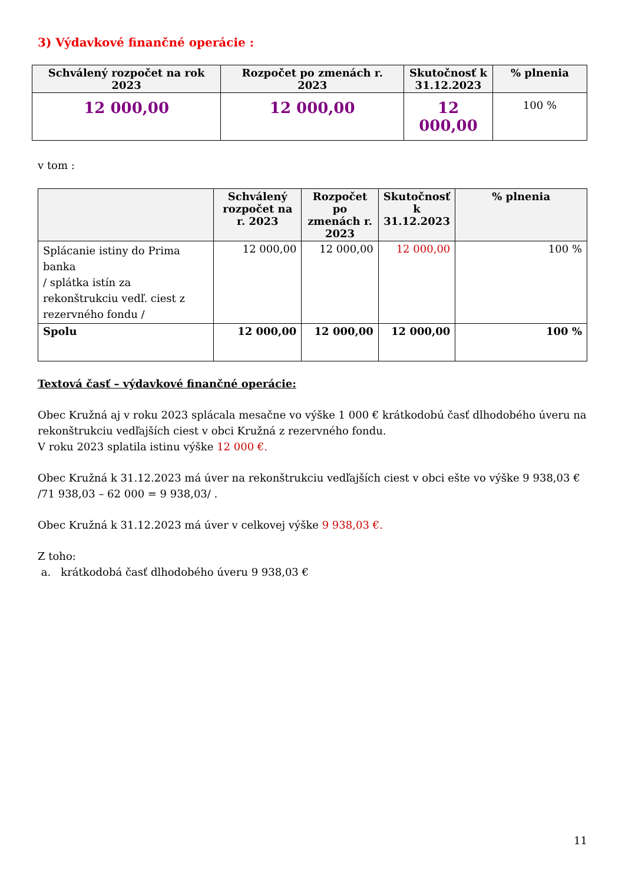3) Výdavkové finančné operácie :
| Schválený rozpočet na rok 2023 | Rozpočet po zmenách r. 2023 | Skutočnosť k 31.12.2023 | % plnenia |
| --- | --- | --- | --- |
| 12 000,00 | 12 000,00 | 12 000,00 | 100 % |
v tom :
| | Schválený rozpočet na r. 2023 | Rozpočet po zmenách r. 2023 | Skutočnosť k 31.12.2023 | % plnenia |
| --- | --- | --- | --- | --- |
| Splácanie istiny do Prima banka / splátka istín za rekonštrukciu vedľ. ciest z rezervného fondu / | 12 000,00 | 12 000,00 | 12 000,00 | 100 % |
| Spolu | 12 000,00 | 12 000,00 | 12 000,00 | 100 % |
Textová časť – výdavkové finančné operácie:
Obec Kružná aj v roku 2023 splácala mesačne vo výške 1 000 € krátkodobú časť dlhodobého úveru na rekonštrukciu vedľajších ciest v obci Kružná z rezervného fondu.
V roku 2023 splatila istinu výške 12 000 €.
Obec Kružná k 31.12.2023 má úver na rekonštrukciu vedľajších ciest v obci ešte vo výške 9 938,03 € /71 938,03 – 62 000 = 9 938,03/ .
Obec Kružná k 31.12.2023 má úver v celkovej výške 9 938,03 €.
Z toho:
a. krátkodobá časť dlhodobého úveru 9 938,03 €
11